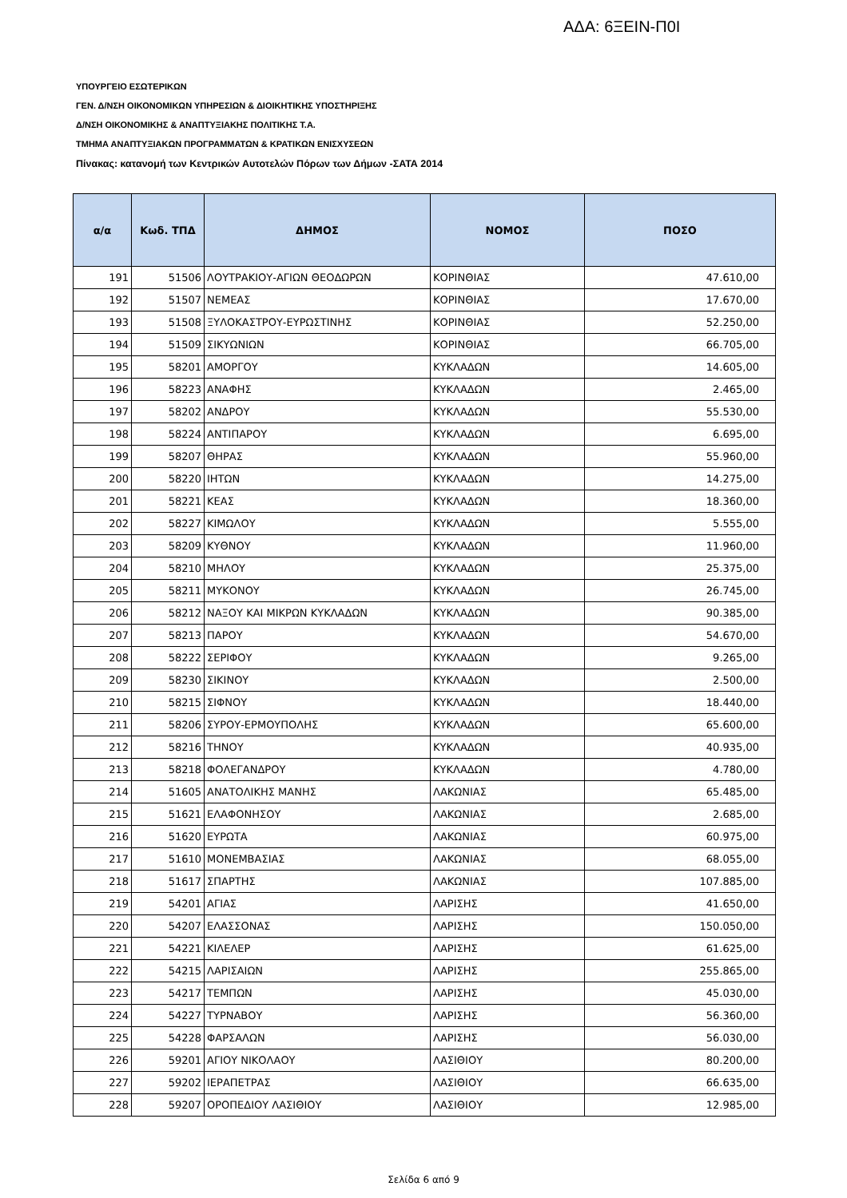ΑΔΑ: 6ΞΕΙΝ-Π0Ι
ΥΠΟΥΡΓΕΙΟ ΕΣΩΤΕΡΙΚΩΝ
ΓΕΝ. Δ/ΝΣΗ ΟΙΚΟΝΟΜΙΚΩΝ ΥΠΗΡΕΣΙΩΝ & ΔΙΟΙΚΗΤΙΚΗΣ ΥΠΟΣΤΗΡΙΞΗΣ
Δ/ΝΣΗ ΟΙΚΟΝΟΜΙΚΗΣ & ΑΝΑΠΤΥΞΙΑΚΗΣ ΠΟΛΙΤΙΚΗΣ Τ.Α.
ΤΜΗΜΑ ΑΝΑΠΤΥΞΙΑΚΩΝ ΠΡΟΓΡΑΜΜΑΤΩΝ & ΚΡΑΤΙΚΩΝ ΕΝΙΣΧΥΣΕΩΝ
Πίνακας: κατανομή των Κεντρικών Αυτοτελών Πόρων των Δήμων -ΣΑΤΑ 2014
| α/α | Κωδ. ΤΠΔ | ΔΗΜΟΣ | ΝΟΜΟΣ | ΠΟΣΟ |
| --- | --- | --- | --- | --- |
| 191 | 51506 | ΛΟΥΤΡΑΚΙΟΥ-ΑΓΙΩΝ ΘΕΟΔΩΡΩΝ | ΚΟΡΙΝΘΙΑΣ | 47.610,00 |
| 192 | 51507 | ΝΕΜΕΑΣ | ΚΟΡΙΝΘΙΑΣ | 17.670,00 |
| 193 | 51508 | ΞΥΛΟΚΑΣΤΡΟΥ-ΕΥΡΩΣΤΙΝΗΣ | ΚΟΡΙΝΘΙΑΣ | 52.250,00 |
| 194 | 51509 | ΣΙΚΥΩΝΙΩΝ | ΚΟΡΙΝΘΙΑΣ | 66.705,00 |
| 195 | 58201 | ΑΜΟΡΓΟΥ | ΚΥΚΛΑΔΩΝ | 14.605,00 |
| 196 | 58223 | ΑΝΑΦΗΣ | ΚΥΚΛΑΔΩΝ | 2.465,00 |
| 197 | 58202 | ΑΝΔΡΟΥ | ΚΥΚΛΑΔΩΝ | 55.530,00 |
| 198 | 58224 | ΑΝΤΙΠΑΡΟΥ | ΚΥΚΛΑΔΩΝ | 6.695,00 |
| 199 | 58207 | ΘΗΡΑΣ | ΚΥΚΛΑΔΩΝ | 55.960,00 |
| 200 | 58220 | ΙΗΤΩΝ | ΚΥΚΛΑΔΩΝ | 14.275,00 |
| 201 | 58221 | ΚΕΑΣ | ΚΥΚΛΑΔΩΝ | 18.360,00 |
| 202 | 58227 | ΚΙΜΩΛΟΥ | ΚΥΚΛΑΔΩΝ | 5.555,00 |
| 203 | 58209 | ΚΥΘΝΟΥ | ΚΥΚΛΑΔΩΝ | 11.960,00 |
| 204 | 58210 | ΜΗΛΟΥ | ΚΥΚΛΑΔΩΝ | 25.375,00 |
| 205 | 58211 | ΜΥΚΟΝΟΥ | ΚΥΚΛΑΔΩΝ | 26.745,00 |
| 206 | 58212 | ΝΑΞΟΥ ΚΑΙ ΜΙΚΡΩΝ ΚΥΚΛΑΔΩΝ | ΚΥΚΛΑΔΩΝ | 90.385,00 |
| 207 | 58213 | ΠΑΡΟΥ | ΚΥΚΛΑΔΩΝ | 54.670,00 |
| 208 | 58222 | ΣΕΡΙΦΟΥ | ΚΥΚΛΑΔΩΝ | 9.265,00 |
| 209 | 58230 | ΣΙΚΙΝΟΥ | ΚΥΚΛΑΔΩΝ | 2.500,00 |
| 210 | 58215 | ΣΙΦΝΟΥ | ΚΥΚΛΑΔΩΝ | 18.440,00 |
| 211 | 58206 | ΣΥΡΟΥ-ΕΡΜΟΥΠΟΛΗΣ | ΚΥΚΛΑΔΩΝ | 65.600,00 |
| 212 | 58216 | ΤΗΝΟΥ | ΚΥΚΛΑΔΩΝ | 40.935,00 |
| 213 | 58218 | ΦΟΛΕΓΑΝΔΡΟΥ | ΚΥΚΛΑΔΩΝ | 4.780,00 |
| 214 | 51605 | ΑΝΑΤΟΛΙΚΗΣ ΜΑΝΗΣ | ΛΑΚΩΝΙΑΣ | 65.485,00 |
| 215 | 51621 | ΕΛΑΦΟΝΗΣΟΥ | ΛΑΚΩΝΙΑΣ | 2.685,00 |
| 216 | 51620 | ΕΥΡΩΤΑ | ΛΑΚΩΝΙΑΣ | 60.975,00 |
| 217 | 51610 | ΜΟΝΕΜΒΑΣΙΑΣ | ΛΑΚΩΝΙΑΣ | 68.055,00 |
| 218 | 51617 | ΣΠΑΡΤΗΣ | ΛΑΚΩΝΙΑΣ | 107.885,00 |
| 219 | 54201 | ΑΓΙΑΣ | ΛΑΡΙΣΗΣ | 41.650,00 |
| 220 | 54207 | ΕΛΑΣΣΟΝΑΣ | ΛΑΡΙΣΗΣ | 150.050,00 |
| 221 | 54221 | ΚΙΛΕΛΕΡ | ΛΑΡΙΣΗΣ | 61.625,00 |
| 222 | 54215 | ΛΑΡΙΣΑΙΩΝ | ΛΑΡΙΣΗΣ | 255.865,00 |
| 223 | 54217 | ΤΕΜΠΩΝ | ΛΑΡΙΣΗΣ | 45.030,00 |
| 224 | 54227 | ΤΥΡΝΑΒΟΥ | ΛΑΡΙΣΗΣ | 56.360,00 |
| 225 | 54228 | ΦΑΡΣΑΛΩΝ | ΛΑΡΙΣΗΣ | 56.030,00 |
| 226 | 59201 | ΑΓΙΟΥ ΝΙΚΟΛΑΟΥ | ΛΑΣΙΘΙΟΥ | 80.200,00 |
| 227 | 59202 | ΙΕΡΑΠΕΤΡΑΣ | ΛΑΣΙΘΙΟΥ | 66.635,00 |
| 228 | 59207 | ΟΡΟΠΕΔΙΟΥ ΛΑΣΙΘΙΟΥ | ΛΑΣΙΘΙΟΥ | 12.985,00 |
Σελίδα 6 από 9